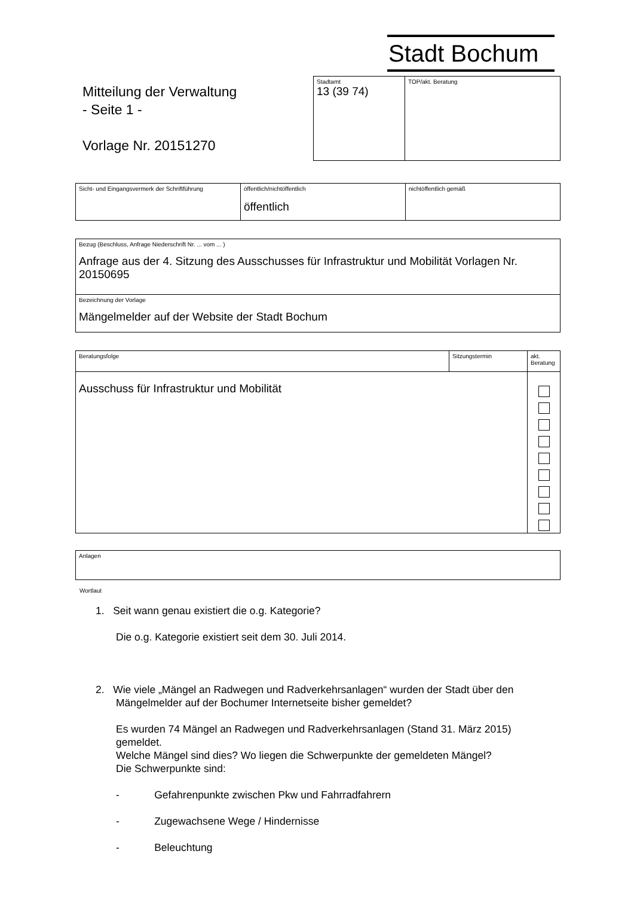Stadt Bochum
Mitteilung der Verwaltung
- Seite 1 -
Vorlage Nr. 20151270
| Stadtamt 13 (39 74) | TOP/akt. Beratung |
| Sicht- und Eingangsvermerk der Schriftführung | öffentlich/nichtöffentlich öffentlich | nichtöffentlich gemäß |
| Bezug (Beschluss, Anfrage Niederschrift Nr. ... vom ... ) Anfrage aus der 4. Sitzung des Ausschusses für Infrastruktur und Mobilität Vorlagen Nr. 20150695 |
| Bezeichnung der Vorlage Mängelmelder auf der Website der Stadt Bochum |
| Beratungsfolge | Sitzungstermin | akt. Beratung |
| Ausschuss für Infrastruktur und Mobilität | | |
| Anlagen |
Wortlaut
1. Seit wann genau existiert die o.g. Kategorie?
Die o.g. Kategorie existiert seit dem 30. Juli 2014.
2. Wie viele „Mängel an Radwegen und Radverkehrsanlagen“ wurden der Stadt über den Mängelmelder auf der Bochumer Internetseite bisher gemeldet?
Es wurden 74 Mängel an Radwegen und Radverkehrsanlagen (Stand 31. März 2015) gemeldet.
Welche Mängel sind dies? Wo liegen die Schwerpunkte der gemeldeten Mängel?
Die Schwerpunkte sind:
- Gefahrenpunkte zwischen Pkw und Fahrradfahrern
- Zugewachsene Wege / Hindernisse
- Beleuchtung